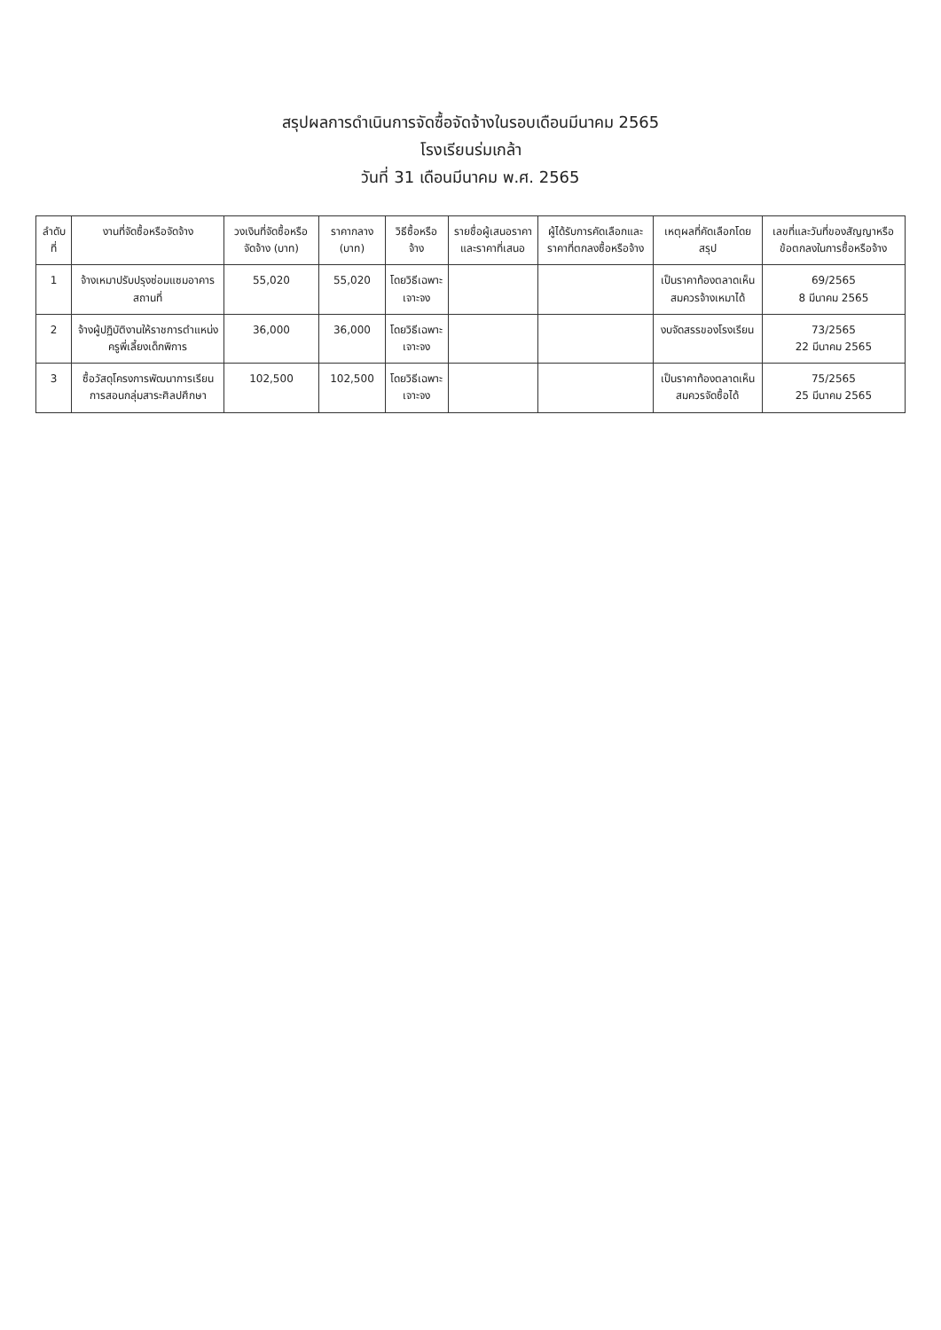สรุปผลการดำเนินการจัดซื้อจัดจ้างในรอบเดือนมีนาคม 2565
โรงเรียนร่มเกล้า
วันที่ 31 เดือนมีนาคม พ.ศ. 2565
| ลำดับที่ | งานที่จัดซื้อหรือจัดจ้าง | วงเงินที่จัดซื้อหรือจัดจ้าง (บาท) | ราคากลาง (บาท) | วิธีซื้อหรือจ้าง | รายชื่อผู้เสนอราคาและราคาที่เสนอ | ผู้ได้รับการคัดเลือกและราคาที่ตกลงซื้อหรือจ้าง | เหตุผลที่คัดเลือกโดยสรุป | เลขที่และวันที่ของสัญญาหรือข้อตกลงในการซื้อหรือจ้าง |
| --- | --- | --- | --- | --- | --- | --- | --- | --- |
| 1 | จ้างเหมาปรับปรุงซ่อมแซมอาคารสถานที่ | 55,020 | 55,020 | โดยวิธีเฉพาะเจาะจง | | | เป็นราคาท้องตลาดเห็นสมควรจ้างเหมาได้ | 69/2565 8 มีนาคม 2565 |
| 2 | จ้างผู้ปฏิบัติงานให้ราชการตำแหน่งครูพี่เลี้ยงเด็กพิการ | 36,000 | 36,000 | โดยวิธีเฉพาะเจาะจง | | | งบจัดสรรของโรงเรียน | 73/2565 22 มีนาคม 2565 |
| 3 | ซื้อวัสดุโครงการพัฒนาการเรียนการสอนกลุ่มสาระศิลปศึกษา | 102,500 | 102,500 | โดยวิธีเฉพาะเจาะจง | | | เป็นราคาท้องตลาดเห็นสมควรจัดซื้อได้ | 75/2565 25 มีนาคม 2565 |